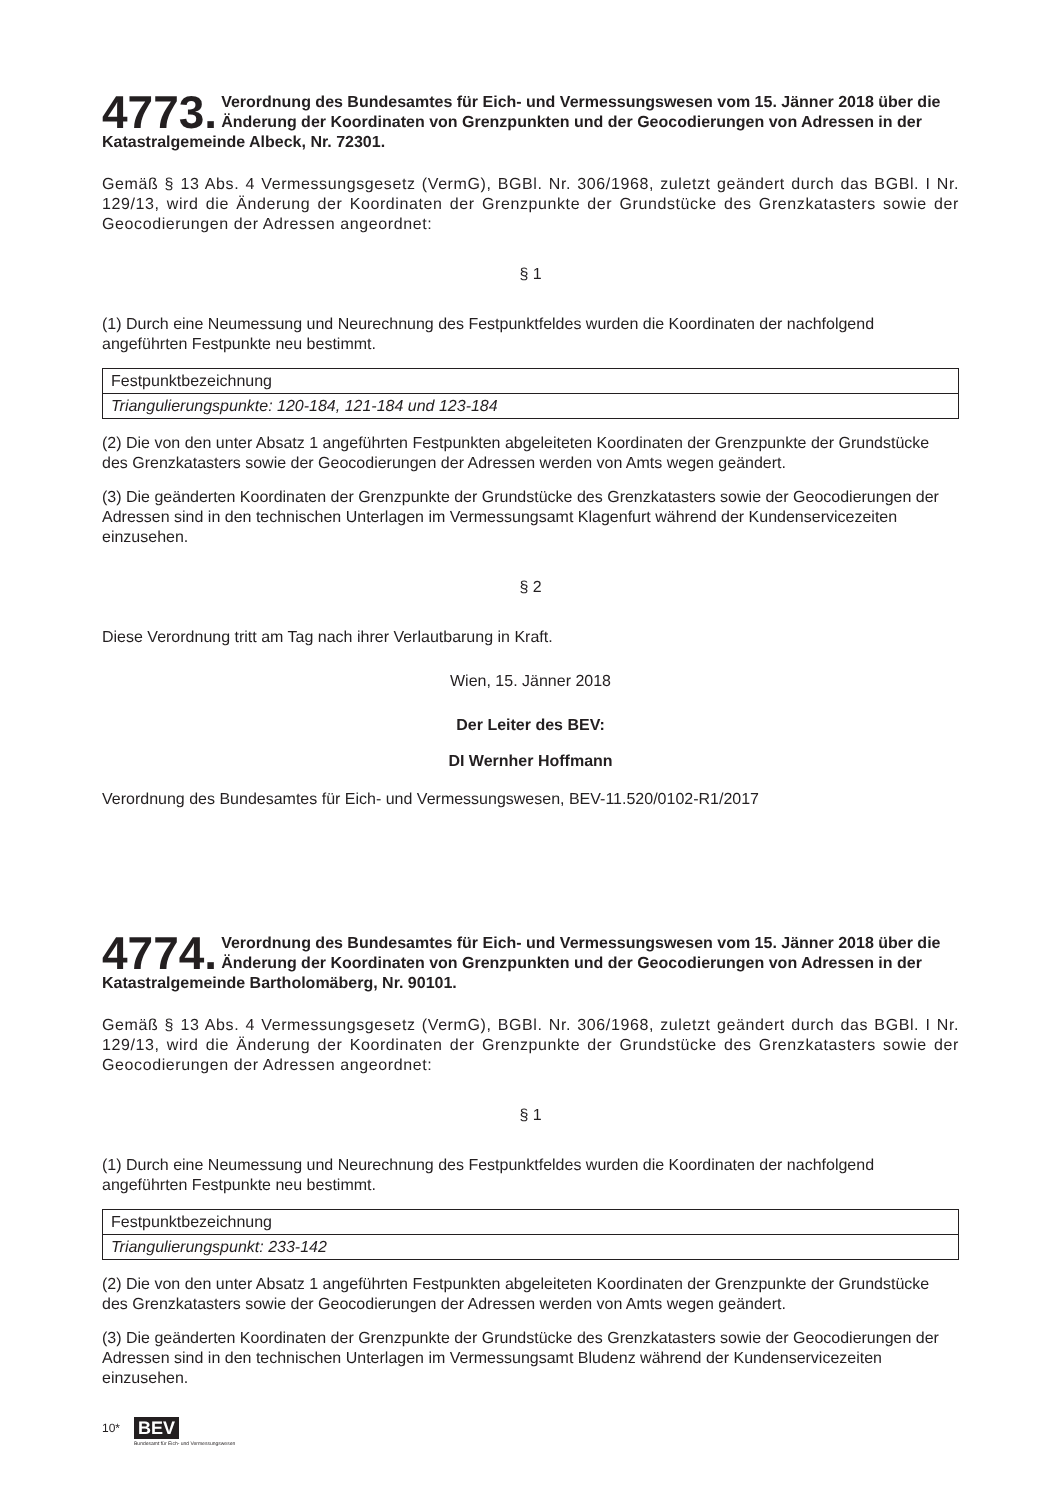4773. Verordnung des Bundesamtes für Eich- und Vermessungswesen vom 15. Jänner 2018 über die Änderung der Koordinaten von Grenzpunkten und der Geocodierungen von Adressen in der Katastralgemeinde Albeck, Nr. 72301.
Gemäß § 13 Abs. 4 Vermessungsgesetz (VermG), BGBl. Nr. 306/1968, zuletzt geändert durch das BGBl. I Nr. 129/13, wird die Änderung der Koordinaten der Grenzpunkte der Grundstücke des Grenzkatasters sowie der Geocodierungen der Adressen angeordnet:
§ 1
(1) Durch eine Neumessung und Neurechnung des Festpunktfeldes wurden die Koordinaten der nachfolgend angeführten Festpunkte neu bestimmt.
| Festpunktbezeichnung |
| Triangulierungspunkte: 120-184, 121-184 und 123-184 |
(2) Die von den unter Absatz 1 angeführten Festpunkten abgeleiteten Koordinaten der Grenzpunkte der Grundstücke des Grenzkatasters sowie der Geocodierungen der Adressen werden von Amts wegen geändert.
(3) Die geänderten Koordinaten der Grenzpunkte der Grundstücke des Grenzkatasters sowie der Geocodierungen der Adressen sind in den technischen Unterlagen im Vermessungsamt Klagenfurt während der Kundenservicezeiten einzusehen.
§ 2
Diese Verordnung tritt am Tag nach ihrer Verlautbarung in Kraft.
Wien, 15. Jänner 2018
Der Leiter des BEV:
DI Wernher Hoffmann
Verordnung des Bundesamtes für Eich- und Vermessungswesen, BEV-11.520/0102-R1/2017
4774. Verordnung des Bundesamtes für Eich- und Vermessungswesen vom 15. Jänner 2018 über die Änderung der Koordinaten von Grenzpunkten und der Geocodierungen von Adressen in der Katastralgemeinde Bartholomäberg, Nr. 90101.
Gemäß § 13 Abs. 4 Vermessungsgesetz (VermG), BGBl. Nr. 306/1968, zuletzt geändert durch das BGBl. I Nr. 129/13, wird die Änderung der Koordinaten der Grenzpunkte der Grundstücke des Grenzkatasters sowie der Geocodierungen der Adressen angeordnet:
§ 1
(1) Durch eine Neumessung und Neurechnung des Festpunktfeldes wurden die Koordinaten der nachfolgend angeführten Festpunkte neu bestimmt.
| Festpunktbezeichnung |
| Triangulierungspunkt: 233-142 |
(2) Die von den unter Absatz 1 angeführten Festpunkten abgeleiteten Koordinaten der Grenzpunkte der Grundstücke des Grenzkatasters sowie der Geocodierungen der Adressen werden von Amts wegen geändert.
(3) Die geänderten Koordinaten der Grenzpunkte der Grundstücke des Grenzkatasters sowie der Geocodierungen der Adressen sind in den technischen Unterlagen im Vermessungsamt Bludenz während der Kundenservicezeiten einzusehen.
10*
BEV
Bundesamt für Eich- und Vermessungswesen